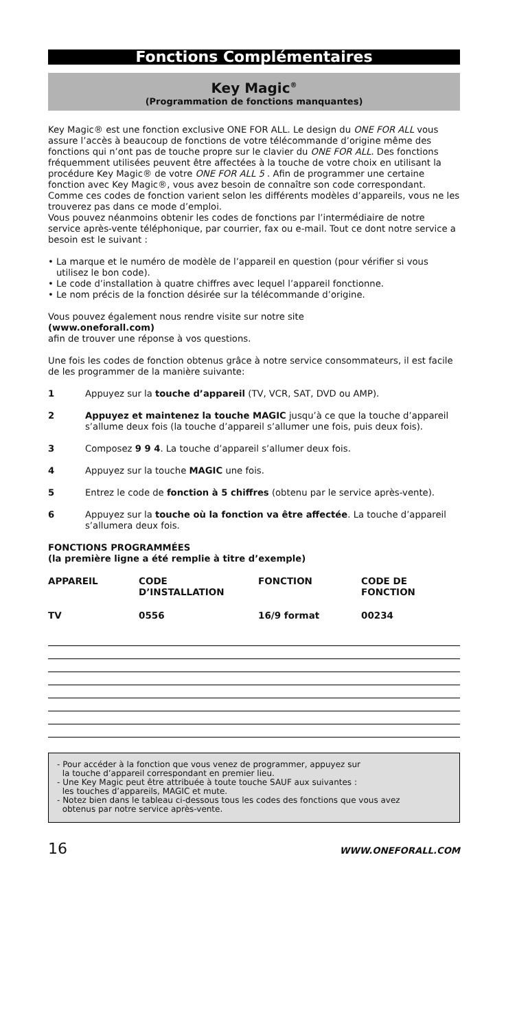Fonctions Complémentaires
Key Magic<sup>®</sup>
(Programmation de fonctions manquantes)
Key Magic® est une fonction exclusive ONE FOR ALL. Le design du ONE FOR ALL vous assure l’accès à beaucoup de fonctions de votre télécommande d’origine même des fonctions qui n’ont pas de touche propre sur le clavier du ONE FOR ALL. Des fonctions fréquemment utilisées peuvent être affectées à la touche de votre choix en utilisant la procédure Key Magic® de votre ONE FOR ALL 5 . Afin de programmer une certaine fonction avec Key Magic®, vous avez besoin de connaître son code correspondant. Comme ces codes de fonction varient selon les différents modèles d’appareils, vous ne les trouverez pas dans ce mode d’emploi.
Vous pouvez néanmoins obtenir les codes de fonctions par l’intermédiaire de notre service après-vente téléphonique, par courrier, fax ou e-mail. Tout ce dont notre service a besoin est le suivant :
• La marque et le numéro de modèle de l’appareil en question (pour vérifier si vous utilisez le bon code).
• Le code d’installation à quatre chiffres avec lequel l’appareil fonctionne.
• Le nom précis de la fonction désirée sur la télécommande d’origine.
Vous pouvez également nous rendre visite sur notre site
(www.oneforall.com)
afin de trouver une réponse à vos questions.
Une fois les codes de fonction obtenus grâce à notre service consommateurs, il est facile de les programmer de la manière suivante:
1 Appuyez sur la touche d’appareil (TV, VCR, SAT, DVD ou AMP).
2 Appuyez et maintenez la touche MAGIC jusqu’à ce que la touche d’appareil s’allume deux fois (la touche d’appareil s’allumer une fois, puis deux fois).
3 Composez 9 9 4. La touche d’appareil s’allumer deux fois.
4 Appuyez sur la touche MAGIC une fois.
5 Entrez le code de fonction à 5 chiffres (obtenu par le service après-vente).
6 Appuyez sur la touche où la fonction va être affectée. La touche d’appareil s’allumera deux fois.
FONCTIONS PROGRAMMÉES
(la première ligne a été remplie à titre d’exemple)
| APPAREIL | CODE D’INSTALLATION | FONCTION | CODE DE FONCTION |
| TV | 0556 | 16/9 format | 00234 |
- Pour accéder à la fonction que vous venez de programmer, appuyez sur
la touche d’appareil correspondant en premier lieu.
- Une Key Magic peut être attribuée à toute touche SAUF aux suivantes :
les touches d’appareils, MAGIC et mute.
- Notez bien dans le tableau ci-dessous tous les codes des fonctions que vous avez
obtenus par notre service après-vente.
16 WWW.ONEFORALL.COM